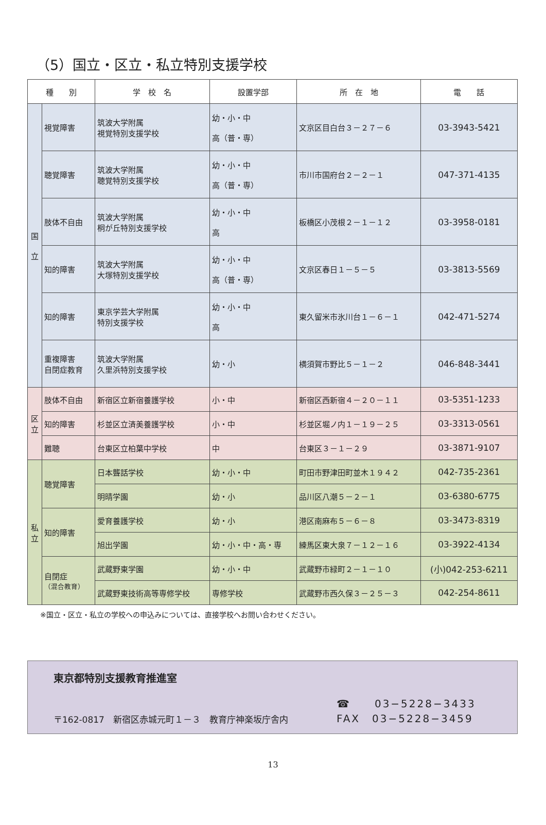（5）国立・区立・私立特別支援学校
| 種 別 | | 学 校 名 | 設置学部 | 所 在 地 | 電 話 |
| --- | --- | --- | --- | --- | --- |
| 国 立 | 視覚障害 | 筑波大学附属 視覚特別支援学校 | 幼・小・中 高（普・専） | 文京区目白台３－２７－６ | 03-3943-5421 |
| | 聴覚障害 | 筑波大学附属 聴覚特別支援学校 | 幼・小・中 高（普・専） | 市川市国府台２－２－１ | 047-371-4135 |
| | 肢体不自由 | 筑波大学附属 桐が丘特別支援学校 | 幼・小・中 高 | 板橋区小茂根２－１－１２ | 03-3958-0181 |
| | 知的障害 | 筑波大学附属 大塚特別支援学校 | 幼・小・中 高（普・専） | 文京区春日１－５－５ | 03-3813-5569 |
| | 知的障害 | 東京学芸大学附属 特別支援学校 | 幼・小・中 高 | 東久留米市氷川台１－６－１ | 042-471-5274 |
| | 重複障害 自閉症教育 | 筑波大学附属 久里浜特別支援学校 | 幼・小 | 横須賀市野比５－１－２ | 046-848-3441 |
| 区 立 | 肢体不自由 | 新宿区立新宿養護学校 | 小・中 | 新宿区西新宿４－２０－１１ | 03-5351-1233 |
| | 知的障害 | 杉並区立済美養護学校 | 小・中 | 杉並区堀ノ内１－１９－２５ | 03-3313-0561 |
| | 難聴 | 台東区立柏葉中学校 | 中 | 台東区３－１－２９ | 03-3871-9107 |
| 私 立 | 聴覚障害 | 日本聾話学校 | 幼・小・中 | 町田市野津田町並木１９４２ | 042-735-2361 |
| | | 明晴学園 | 幼・小 | 品川区八潮５－２－１ | 03-6380-6775 |
| | 知的障害 | 愛育養護学校 | 幼・小 | 港区南麻布５－６－８ | 03-3473-8319 |
| | | 旭出学園 | 幼・小・中・高・専 | 練馬区東大泉７－１２－１６ | 03-3922-4134 |
| | 自閉症 （混合教育） | 武蔵野東学園 | 幼・小・中 | 武蔵野市緑町２－１－１０ | (小)042-253-6211 |
| | | 武蔵野東技術高等専修学校 | 専修学校 | 武蔵野市西久保３－２５－３ | 042-254-8611 |
※国立・区立・私立の学校への申込みについては、直接学校へお問い合わせください。
東京都特別支援教育推進室
〒162-0817　新宿区赤城元町１－３　教育庁神楽坂庁舎内
☎　　03−5228−3433
FAX　03−5228−3459
13